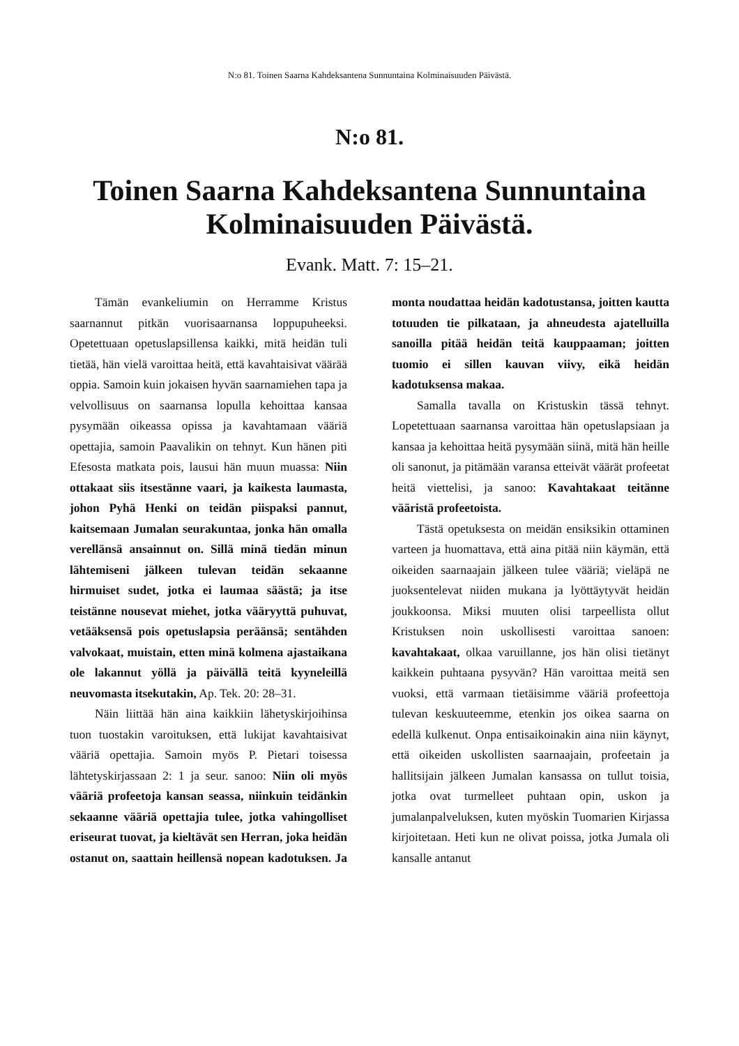N:o 81. Toinen Saarna Kahdeksantena Sunnuntaina Kolminaisuuden Päivästä.
N:o 81.
Toinen Saarna Kahdeksantena Sunnuntaina Kolminaisuuden Päivästä.
Evank. Matt. 7: 15–21.
Tämän evankeliumin on Herramme Kristus saarnannut pitkän vuorisaarnansa loppupuheeksi. Opetettuaan opetuslapsillensa kaikki, mitä heidän tuli tietää, hän vielä varoittaa heitä, että kavahtaisivat väärää oppia. Samoin kuin jokaisen hyvän saarnamiehen tapa ja velvollisuus on saarnansa lopulla kehoittaa kansaa pysymään oikeassa opissa ja kavahtamaan vääriä opettajia, samoin Paavalikin on tehnyt. Kun hänen piti Efesosta matkata pois, lausui hän muun muassa: Niin ottakaat siis itsestänne vaari, ja kaikesta laumasta, johon Pyhä Henki on teidän piispaksi pannut, kaitsemaan Jumalan seurakuntaa, jonka hän omalla verellänsä ansainnut on. Sillä minä tiedän minun lähtemiseni jälkeen tulevan teidän sekaanne hirmuiset sudet, jotka ei laumaa säästä; ja itse teistänne nousevat miehet, jotka vääryyttä puhuvat, vetääksensä pois opetuslapsia peräänsä; sentähden valvokaat, muistain, etten minä kolmena ajastaikana ole lakannut yöllä ja päivällä teitä kyyneleillä neuvomasta itsekutakin, Ap. Tek. 20: 28–31.
Näin liittää hän aina kaikkiin lähetyskirjoihinsa tuon tuostakin varoituksen, että lukijat kavahtaisivat vääriä opettajia. Samoin myös P. Pietari toisessa lähtetyskirjassaan 2: 1 ja seur. sanoo: Niin oli myös vääriä profeetoja kansan seassa, niinkuin teidänkin sekaanne vääriä opettajia tulee, jotka vahingolliset eriseurat tuovat, ja kieltävät sen Herran, joka heidän ostanut on, saattain heillensä nopean kadotuksen. Ja monta noudattaa heidän kadotustansa, joitten kautta totuuden tie pilkataan, ja ahneudesta ajatelluilla sanoilla pitää heidän teitä kauppaaman; joitten tuomio ei sillen kauvan viivy, eikä heidän kadotuksensa makaa.
Samalla tavalla on Kristuskin tässä tehnyt. Lopetettuaan saarnansa varoittaa hän opetuslapsiaan ja kansaa ja kehoittaa heitä pysymään siinä, mitä hän heille oli sanonut, ja pitämään varansa etteivät väärät profeetat heitä viettelisi, ja sanoo: Kavahtakaat teitänne vääristä profeetoista.
Tästä opetuksesta on meidän ensiksikin ottaminen varteen ja huomattava, että aina pitää niin käymän, että oikeiden saarnaajain jälkeen tulee vääriä; vieläpä ne juoksentelevat niiden mukana ja lyöttäytyvät heidän joukkoonsa. Miksi muuten olisi tarpeellista ollut Kristuksen noin uskollisesti varoittaa sanoen: kavahtakaat, olkaa varuillanne, jos hän olisi tietänyt kaikkein puhtaana pysyvän? Hän varoittaa meitä sen vuoksi, että varmaan tietäisimme vääriä profeettoja tulevan keskuuteemme, etenkin jos oikea saarna on edellä kulkenut. Onpa entisaikoinakin aina niin käynyt, että oikeiden uskollisten saarnaajain, profeetain ja hallitsijain jälkeen Jumalan kansassa on tullut toisia, jotka ovat turmelleet puhtaan opin, uskon ja jumalanpalveluksen, kuten myöskin Tuomarien Kirjassa kirjoitetaan. Heti kun ne olivat poissa, jotka Jumala oli kansalle antanut